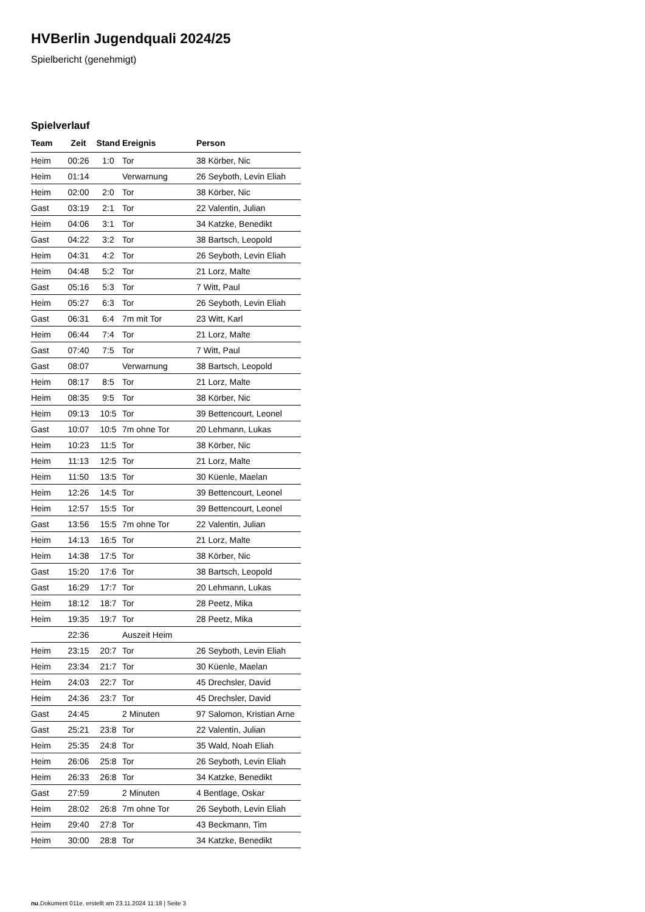HVBerlin Jugendquali 2024/25
Spielbericht (genehmigt)
Spielverlauf
| Team | Zeit | Stand | Ereignis | Person |
| --- | --- | --- | --- | --- |
| Heim | 00:26 | 1:0 | Tor | 38 Körber, Nic |
| Heim | 01:14 | | Verwarnung | 26 Seyboth, Levin Eliah |
| Heim | 02:00 | 2:0 | Tor | 38 Körber, Nic |
| Gast | 03:19 | 2:1 | Tor | 22 Valentin, Julian |
| Heim | 04:06 | 3:1 | Tor | 34 Katzke, Benedikt |
| Gast | 04:22 | 3:2 | Tor | 38 Bartsch, Leopold |
| Heim | 04:31 | 4:2 | Tor | 26 Seyboth, Levin Eliah |
| Heim | 04:48 | 5:2 | Tor | 21 Lorz, Malte |
| Gast | 05:16 | 5:3 | Tor | 7 Witt, Paul |
| Heim | 05:27 | 6:3 | Tor | 26 Seyboth, Levin Eliah |
| Gast | 06:31 | 6:4 | 7m mit Tor | 23 Witt, Karl |
| Heim | 06:44 | 7:4 | Tor | 21 Lorz, Malte |
| Gast | 07:40 | 7:5 | Tor | 7 Witt, Paul |
| Gast | 08:07 | | Verwarnung | 38 Bartsch, Leopold |
| Heim | 08:17 | 8:5 | Tor | 21 Lorz, Malte |
| Heim | 08:35 | 9:5 | Tor | 38 Körber, Nic |
| Heim | 09:13 | 10:5 | Tor | 39 Bettencourt, Leonel |
| Gast | 10:07 | 10:5 | 7m ohne Tor | 20 Lehmann, Lukas |
| Heim | 10:23 | 11:5 | Tor | 38 Körber, Nic |
| Heim | 11:13 | 12:5 | Tor | 21 Lorz, Malte |
| Heim | 11:50 | 13:5 | Tor | 30 Küenle, Maelan |
| Heim | 12:26 | 14:5 | Tor | 39 Bettencourt, Leonel |
| Heim | 12:57 | 15:5 | Tor | 39 Bettencourt, Leonel |
| Gast | 13:56 | 15:5 | 7m ohne Tor | 22 Valentin, Julian |
| Heim | 14:13 | 16:5 | Tor | 21 Lorz, Malte |
| Heim | 14:38 | 17:5 | Tor | 38 Körber, Nic |
| Gast | 15:20 | 17:6 | Tor | 38 Bartsch, Leopold |
| Gast | 16:29 | 17:7 | Tor | 20 Lehmann, Lukas |
| Heim | 18:12 | 18:7 | Tor | 28 Peetz, Mika |
| Heim | 19:35 | 19:7 | Tor | 28 Peetz, Mika |
| | 22:36 | | Auszeit Heim | |
| Heim | 23:15 | 20:7 | Tor | 26 Seyboth, Levin Eliah |
| Heim | 23:34 | 21:7 | Tor | 30 Küenle, Maelan |
| Heim | 24:03 | 22:7 | Tor | 45 Drechsler, David |
| Heim | 24:36 | 23:7 | Tor | 45 Drechsler, David |
| Gast | 24:45 | | 2 Minuten | 97 Salomon, Kristian Arne |
| Gast | 25:21 | 23:8 | Tor | 22 Valentin, Julian |
| Heim | 25:35 | 24:8 | Tor | 35 Wald, Noah Eliah |
| Heim | 26:06 | 25:8 | Tor | 26 Seyboth, Levin Eliah |
| Heim | 26:33 | 26:8 | Tor | 34 Katzke, Benedikt |
| Gast | 27:59 | | 2 Minuten | 4 Bentlage, Oskar |
| Heim | 28:02 | 26:8 | 7m ohne Tor | 26 Seyboth, Levin Eliah |
| Heim | 29:40 | 27:8 | Tor | 43 Beckmann, Tim |
| Heim | 30:00 | 28:8 | Tor | 34 Katzke, Benedikt |
nu.Dokument 011e, erstellt am 23.11.2024 11:18 | Seite 3